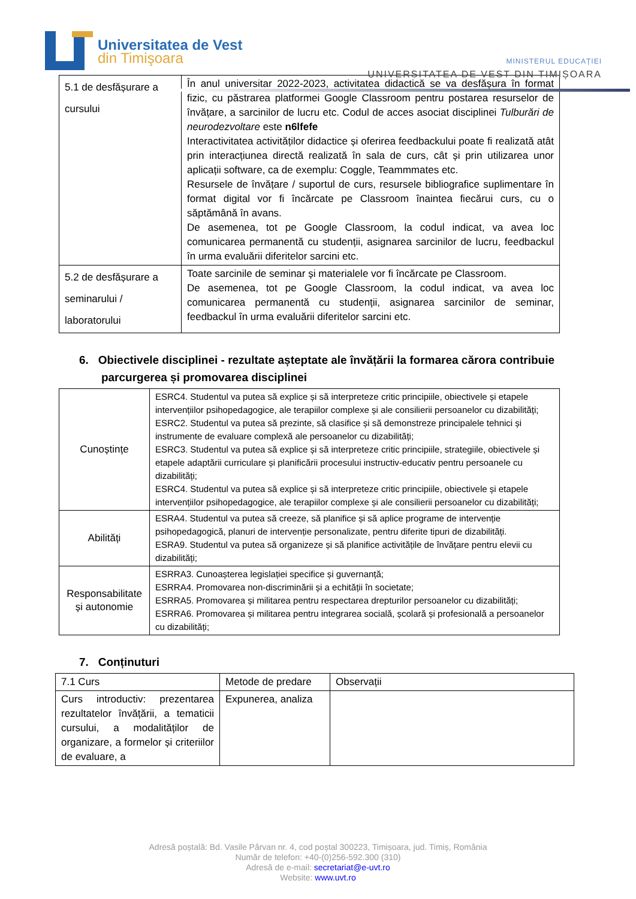Universitatea de Vest
din Timişoara
MINISTERUL EDUCAȚIEI
UNIVERSITATEA DE VEST DIN TIMIȘOARA
| 5.1 de desfășurare a cursului | În anul universitar 2022-2023, activitatea didactică se va desfășura în format fizic, cu păstrarea platformei Google Classroom pentru postarea resurselor de învățare, a sarcinilor de lucru etc. Codul de acces asociat disciplinei Tulburări de neurodezvoltare este n6lfefe Interactivitatea activităților didactice și oferirea feedbackului poate fi realizată atât prin interacțiunea directă realizată în sala de curs, cât și prin utilizarea unor aplicații software, ca de exemplu: Coggle, Teammmates etc. Resursele de învățare / suportul de curs, resursele bibliografice suplimentare în format digital vor fi încărcate pe Classroom înaintea fiecărui curs, cu o săptămână în avans. De asemenea, tot pe Google Classroom, la codul indicat, va avea loc comunicarea permanentă cu studenții, asignarea sarcinilor de lucru, feedbackul în urma evaluării diferitelor sarcini etc. |
| 5.2 de desfășurare a seminarului / laboratorului | Toate sarcinile de seminar și materialele vor fi încărcate pe Classroom. De asemenea, tot pe Google Classroom, la codul indicat, va avea loc comunicarea permanentă cu studenții, asignarea sarcinilor de seminar, feedbackul în urma evaluării diferitelor sarcini etc. |
6. Obiectivele disciplinei - rezultate așteptate ale învățării la formarea cărora contribuie
parcurgerea și promovarea disciplinei
| Cunoștințe | ESRC4. Studentul va putea să explice și să interpreteze critic principiile, obiectivele și etapele intervențiilor psihopedagogice, ale terapiilor complexe și ale consilierii persoanelor cu dizabilități; ESRC2. Studentul va putea să prezinte, să clasifice și să demonstreze principalele tehnici și instrumente de evaluare complexă ale persoanelor cu dizabilități; ESRC3. Studentul va putea să explice și să interpreteze critic principiile, strategiile, obiectivele și etapele adaptării curriculare și planificării procesului instructiv-educativ pentru persoanele cu dizabilități; ESRC4. Studentul va putea să explice și să interpreteze critic principiile, obiectivele și etapele intervențiilor psihopedagogice, ale terapiilor complexe și ale consilierii persoanelor cu dizabilități; |
| Abilități | ESRA4. Studentul va putea să creeze, să planifice și să aplice programe de intervenție psihopedagogică, planuri de intervenție personalizate, pentru diferite tipuri de dizabilități. ESRA9. Studentul va putea să organizeze și să planifice activitățile de învățare pentru elevii cu dizabilități; |
| Responsabilitate și autonomie | ESRRA3. Cunoașterea legislației specifice și guvernanță; ESRRA4. Promovarea non-discriminării și a echității în societate; ESRRA5. Promovarea și militarea pentru respectarea drepturilor persoanelor cu dizabilități; ESRRA6. Promovarea și militarea pentru integrarea socială, școlară și profesională a persoanelor cu dizabilități; |
7. Conținuturi
| 7.1 Curs | Metode de predare | Observații |
| --- | --- | --- |
| Curs introductiv: prezentarea rezultatelor învățării, a tematicii cursului, a modalităților de organizare, a formelor și criteriilor de evaluare, a | Expunerea, analiza | |
Adresă poștală: Bd. Vasile Pârvan nr. 4, cod poștal 300223, Timișoara, jud. Timiș, România
Număr de telefon: +40-(0)256-592.300 (310)
Adresă de e-mail: secretariat@e-uvt.ro
Website: www.uvt.ro